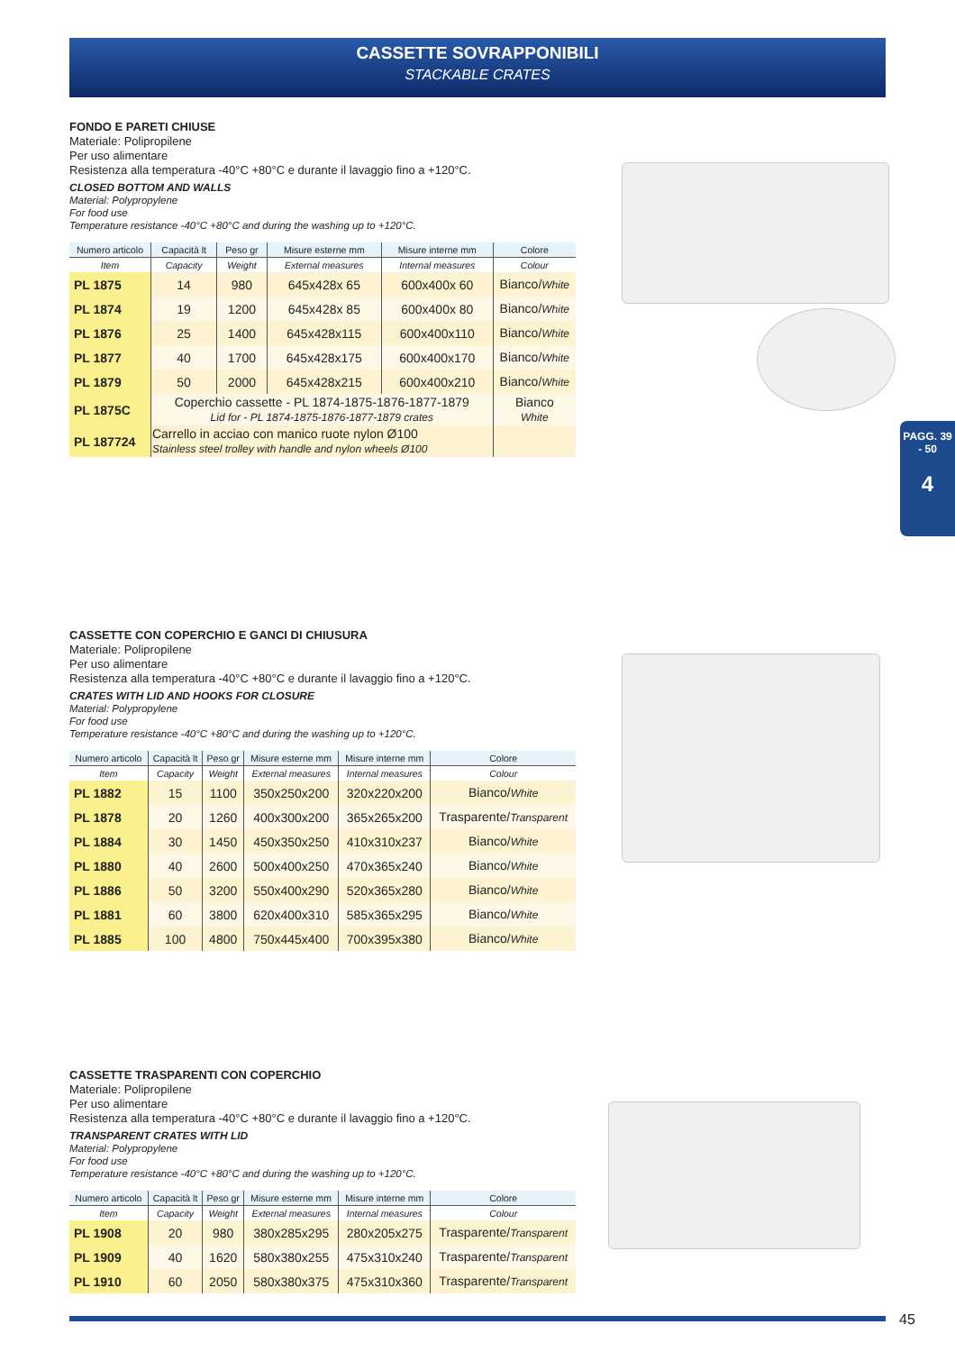CASSETTE SOVRAPPONIBILI
STACKABLE CRATES
FONDO E PARETI CHIUSE
Materiale: Polipropilene
Per uso alimentare
Resistenza alla temperatura -40°C +80°C e durante il lavaggio fino a +120°C.
CLOSED BOTTOM AND WALLS
Material: Polypropylene
For food use
Temperature resistance -40°C +80°C and during the washing up to +120°C.
| Numero articolo | Capacità lt | Peso gr | Misure esterne mm | Misure interne mm | Colore |
| --- | --- | --- | --- | --- | --- |
| Item | Capacity | Weight | External measures | Internal measures | Colour |
| PL 1875 | 14 | 980 | 645x428x 65 | 600x400x 60 | Bianco/ White |
| PL 1874 | 19 | 1200 | 645x428x 85 | 600x400x 80 | Bianco/ White |
| PL 1876 | 25 | 1400 | 645x428x115 | 600x400x110 | Bianco/ White |
| PL 1877 | 40 | 1700 | 645x428x175 | 600x400x170 | Bianco/ White |
| PL 1879 | 50 | 2000 | 645x428x215 | 600x400x210 | Bianco/ White |
| PL 1875C | Coperchio cassette - PL 1874-1875-1876-1877-1879 Lid for - PL 1874-1875-1876-1877-1879 crates | | | | Bianco White |
| PL 187724 | Carrello in acciao con manico ruote nylon Ø100 Stainless steel trolley with handle and nylon wheels Ø100 | | | | |
PAGG. 39 - 50
4
CASSETTE CON COPERCHIO E GANCI DI CHIUSURA
Materiale: Polipropilene
Per uso alimentare
Resistenza alla temperatura -40°C +80°C e durante il lavaggio fino a +120°C.
CRATES WITH LID AND HOOKS FOR CLOSURE
Material: Polypropylene
For food use
Temperature resistance -40°C +80°C and during the washing up to +120°C.
| Numero articolo | Capacità lt | Peso gr | Misure esterne mm | Misure interne mm | Colore |
| --- | --- | --- | --- | --- | --- |
| Item | Capacity | Weight | External measures | Internal measures | Colour |
| PL 1882 | 15 | 1100 | 350x250x200 | 320x220x200 | Bianco/ White |
| PL 1878 | 20 | 1260 | 400x300x200 | 365x265x200 | Trasparente/ Transparent |
| PL 1884 | 30 | 1450 | 450x350x250 | 410x310x237 | Bianco/ White |
| PL 1880 | 40 | 2600 | 500x400x250 | 470x365x240 | Bianco/ White |
| PL 1886 | 50 | 3200 | 550x400x290 | 520x365x280 | Bianco/ White |
| PL 1881 | 60 | 3800 | 620x400x310 | 585x365x295 | Bianco/ White |
| PL 1885 | 100 | 4800 | 750x445x400 | 700x395x380 | Bianco/ White |
CASSETTE TRASPARENTI CON COPERCHIO
Materiale: Polipropilene
Per uso alimentare
Resistenza alla temperatura -40°C +80°C e durante il lavaggio fino a +120°C.
TRANSPARENT CRATES WITH LID
Material: Polypropylene
For food use
Temperature resistance -40°C +80°C and during the washing up to +120°C.
| Numero articolo | Capacità lt | Peso gr | Misure esterne mm | Misure interne mm | Colore |
| --- | --- | --- | --- | --- | --- |
| Item | Capacity | Weight | External measures | Internal measures | Colour |
| PL 1908 | 20 | 980 | 380x285x295 | 280x205x275 | Trasparente/ Transparent |
| PL 1909 | 40 | 1620 | 580x380x255 | 475x310x240 | Trasparente/ Transparent |
| PL 1910 | 60 | 2050 | 580x380x375 | 475x310x360 | Trasparente/ Transparent |
45